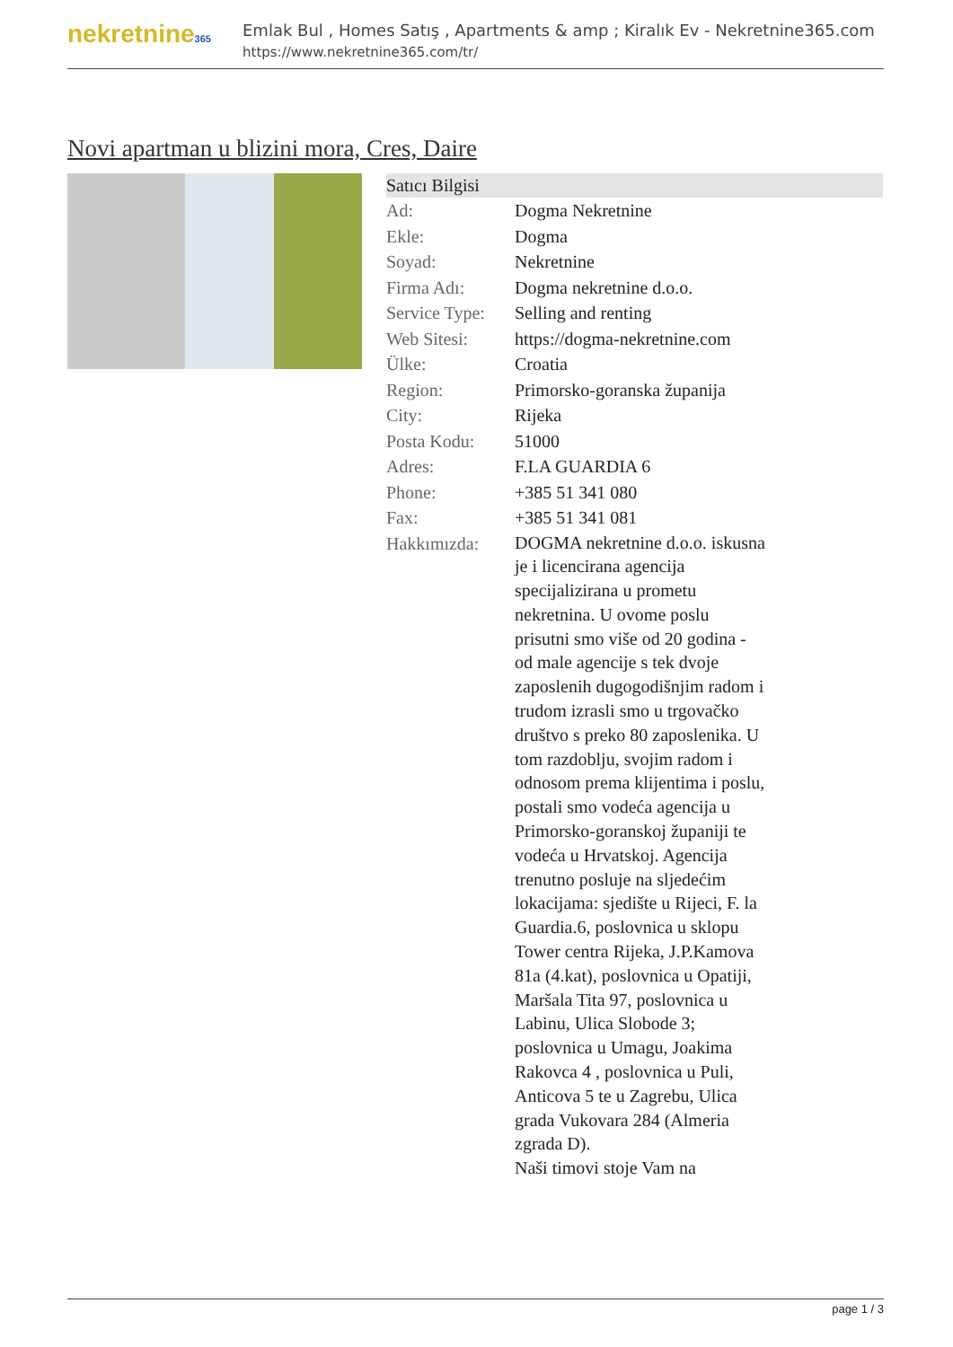nekretnine365
Emlak Bul , Homes Satış , Apartments & amp ; Kiralık Ev - Nekretnine365.com
https://www.nekretnine365.com/tr/
Novi apartman u blizini mora, Cres, Daire
Satıcı Bilgisi
| Ad: | Dogma Nekretnine |
| Ekle: | Dogma |
| Soyad: | Nekretnine |
| Firma Adı: | Dogma nekretnine d.o.o. |
| Service Type: | Selling and renting |
| Web Sitesi: | https://dogma-nekretnine.com |
| Ülke: | Croatia |
| Region: | Primorsko-goranska županija |
| City: | Rijeka |
| Posta Kodu: | 51000 |
| Adres: | F.LA GUARDIA 6 |
| Phone: | +385 51 341 080 |
| Fax: | +385 51 341 081 |
| Hakkımızda: | DOGMA nekretnine d.o.o. iskusna je i licencirana agencija specijalizirana u prometu nekretnina. U ovome poslu prisutni smo više od 20 godina - od male agencije s tek dvoje zaposlenih dugogodišnjim radom i trudom izrasli smo u trgovačko društvo s preko 80 zaposlenika. U tom razdoblju, svojim radom i odnosom prema klijentima i poslu, postali smo vodeća agencija u Primorsko-goranskoj županiji te vodeća u Hrvatskoj. Agencija trenutno posluje na sljedećim lokacijama: sjedište u Rijeci, F. la Guardia.6, poslovnica u sklopu Tower centra Rijeka, J.P.Kamova 81a (4.kat), poslovnica u Opatiji, Maršala Tita 97, poslovnica u Labinu, Ulica Slobode 3; poslovnica u Umagu, Joakima Rakovca 4 , poslovnica u Puli, Anticova 5 te u Zagrebu, Ulica grada Vukovara 284 (Almeria zgrada D). Naši timovi stoje Vam na |
page 1 / 3